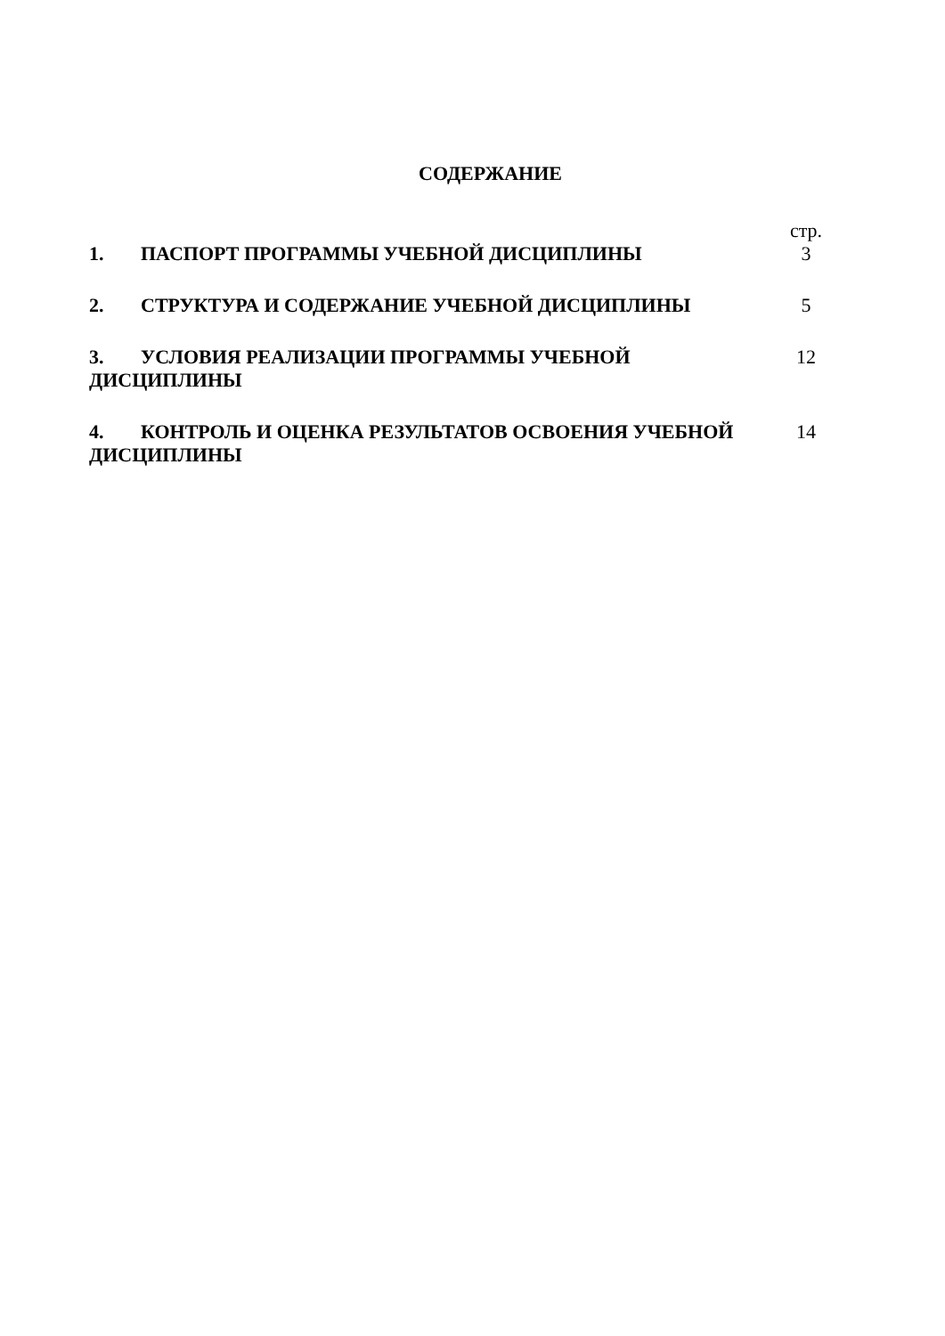СОДЕРЖАНИЕ
| | стр. |
| 1. ПАСПОРТ ПРОГРАММЫ УЧЕБНОЙ ДИСЦИПЛИНЫ | 3 |
| 2. СТРУКТУРА И СОДЕРЖАНИЕ УЧЕБНОЙ ДИСЦИПЛИНЫ | 5 |
| 3. УСЛОВИЯ РЕАЛИЗАЦИИ ПРОГРАММЫ УЧЕБНОЙ ДИСЦИПЛИНЫ | 12 |
| 4. КОНТРОЛЬ И ОЦЕНКА РЕЗУЛЬТАТОВ ОСВОЕНИЯ УЧЕБНОЙ ДИСЦИПЛИНЫ | 14 |